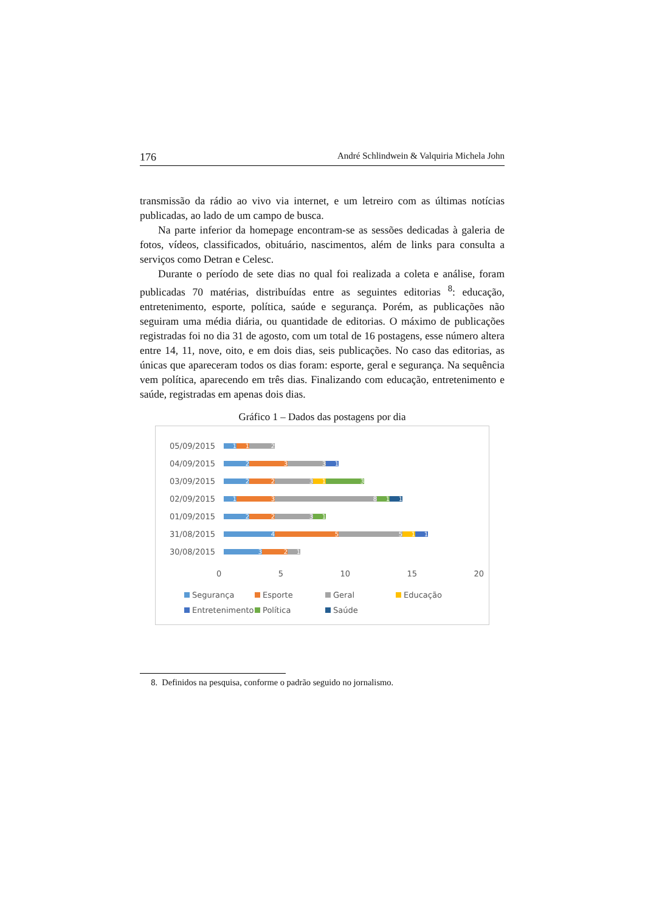176 André Schlindwein & Valquiria Michela John
transmissão da rádio ao vivo via internet, e um letreiro com as últimas notícias publicadas, ao lado de um campo de busca.
Na parte inferior da homepage encontram-se as sessões dedicadas à galeria de fotos, vídeos, classificados, obituário, nascimentos, além de links para consulta a serviços como Detran e Celesc.
Durante o período de sete dias no qual foi realizada a coleta e análise, foram publicadas 70 matérias, distribuídas entre as seguintes editorias <sup>8</sup>: educação, entretenimento, esporte, política, saúde e segurança. Porém, as publicações não seguiram uma média diária, ou quantidade de editorias. O máximo de publicações registradas foi no dia 31 de agosto, com um total de 16 postagens, esse número altera entre 14, 11, nove, oito, e em dois dias, seis publicações. No caso das editorias, as únicas que apareceram todos os dias foram: esporte, geral e segurança. Na sequência vem política, aparecendo em três dias. Finalizando com educação, entretenimento e saúde, registradas em apenas dois dias.
Gráfico 1 – Dados das postagens por dia
05/09/2015
1 1 2
04/09/2015
2 3 3 1
03/09/2015
2 2 3 1 3
02/09/2015
1 3 8 1 1
01/09/2015
2 2 3 1
31/08/2015
4 5 5 1 1
30/08/2015
3 2 1
0 5 10 15 20
Segurança Esporte Geral Educação Entretenimento Política Saúde
8. Definidos na pesquisa, conforme o padrão seguido no jornalismo.